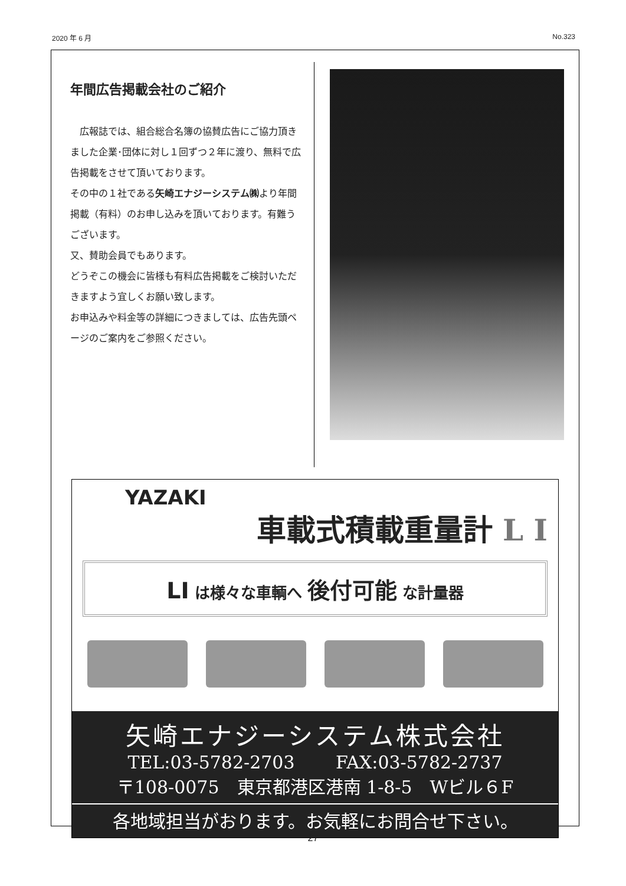2020 年 6 月 No.323
年間広告掲載会社のご紹介
　広報誌では、組合総合名簿の協賛広告にご協力頂きました企業･団体に対し１回ずつ２年に渡り、無料で広告掲載をさせて頂いております。
その中の１社である矢崎エナジーシステム㈱より年間掲載（有料）のお申し込みを頂いております。有難うございます。
又、賛助会員でもあります。
どうぞこの機会に皆様も有料広告掲載をご検討いただきますよう宜しくお願い致します。
お申込みや料金等の詳細につきましては、広告先頭ページのご案内をご参照ください。
YAZAKI
車載式積載重量計 L I
LI は様々な車輌へ 後付可能 な計量器
矢崎エナジーシステム株式会社
TEL:03-5782-2703 FAX:03-5782-2737
〒108-0075　東京都港区港南 1-8-5　Wビル６F
各地域担当がおります。お気軽にお問合せ下さい。
27